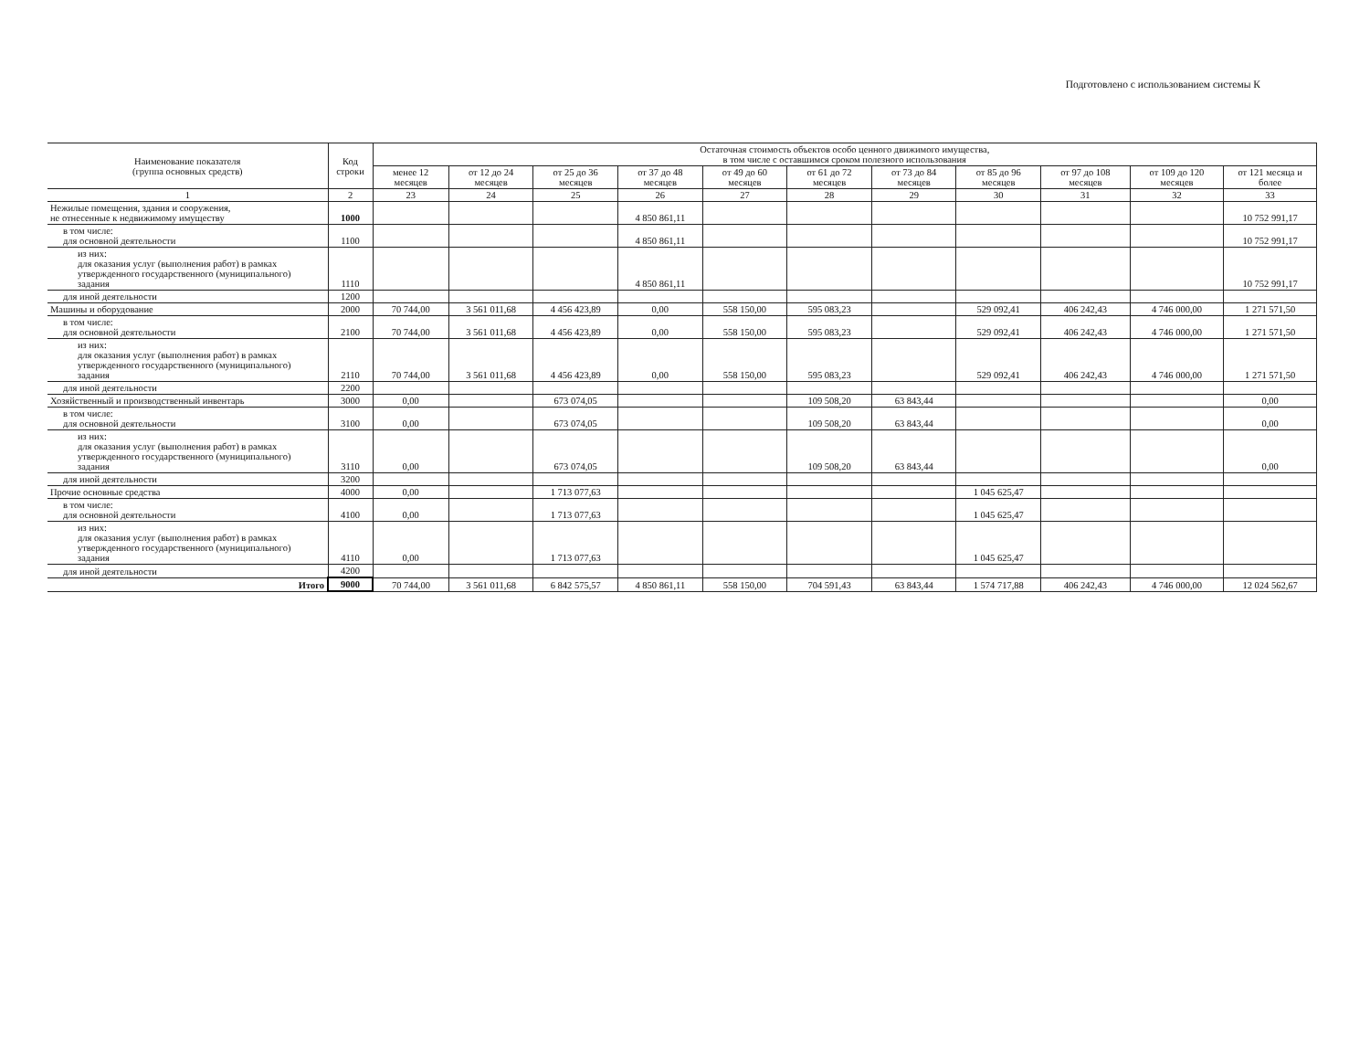Подготовлено с использованием системы К
| Наименование показателя (группа основных средств) | Код строки | Остаточная стоимость объектов особо ценного движимого имущества, в том числе с оставшимся сроком полезного использования | | | | | | | | | | |
| --- | --- | --- | --- | --- | --- | --- | --- | --- | --- | --- | --- | --- |
| | | менее 12 месяцев | от 12 до 24 месяцев | от 25 до 36 месяцев | от 37 до 48 месяцев | от 49 до 60 месяцев | от 61 до 72 месяцев | от 73 до 84 месяцев | от 85 до 96 месяцев | от 97 до 108 месяцев | от 109 до 120 месяцев | от 121 месяца и более |
| 1 | 2 | 23 | 24 | 25 | 26 | 27 | 28 | 29 | 30 | 31 | 32 | 33 |
| Нежилые помещения, здания и сооружения, не отнесенные к недвижимому имуществу | 1000 | | | | 4 850 861,11 | | | | | | | 10 752 991,17 |
| в том числе: для основной деятельности | 1100 | | | | 4 850 861,11 | | | | | | | 10 752 991,17 |
| из них: для оказания услуг (выполнения работ) в рамках утвержденного государственного (муниципального) задания | 1110 | | | | 4 850 861,11 | | | | | | | 10 752 991,17 |
| для иной деятельности | 1200 | | | | | | | | | | | |
| Машины и оборудование | 2000 | 70 744,00 | 3 561 011,68 | 4 456 423,89 | 0,00 | 558 150,00 | 595 083,23 | | 529 092,41 | 406 242,43 | 4 746 000,00 | 1 271 571,50 |
| в том числе: для основной деятельности | 2100 | 70 744,00 | 3 561 011,68 | 4 456 423,89 | 0,00 | 558 150,00 | 595 083,23 | | 529 092,41 | 406 242,43 | 4 746 000,00 | 1 271 571,50 |
| из них: для оказания услуг (выполнения работ) в рамках утвержденного государственного (муниципального) задания | 2110 | 70 744,00 | 3 561 011,68 | 4 456 423,89 | 0,00 | 558 150,00 | 595 083,23 | | 529 092,41 | 406 242,43 | 4 746 000,00 | 1 271 571,50 |
| для иной деятельности | 2200 | | | | | | | | | | | |
| Хозяйственный и производственный инвентарь | 3000 | 0,00 | | 673 074,05 | | | 109 508,20 | 63 843,44 | | | | 0,00 |
| в том числе: для основной деятельности | 3100 | 0,00 | | 673 074,05 | | | 109 508,20 | 63 843,44 | | | | 0,00 |
| из них: для оказания услуг (выполнения работ) в рамках утвержденного государственного (муниципального) задания | 3110 | 0,00 | | 673 074,05 | | | 109 508,20 | 63 843,44 | | | | 0,00 |
| для иной деятельности | 3200 | | | | | | | | | | | |
| Прочие основные средства | 4000 | 0,00 | | 1 713 077,63 | | | | | 1 045 625,47 | | | |
| в том числе: для основной деятельности | 4100 | 0,00 | | 1 713 077,63 | | | | | 1 045 625,47 | | | |
| из них: для оказания услуг (выполнения работ) в рамках утвержденного государственного (муниципального) задания | 4110 | 0,00 | | 1 713 077,63 | | | | | 1 045 625,47 | | | |
| для иной деятельности | 4200 | | | | | | | | | | | |
| Итого | 9000 | 70 744,00 | 3 561 011,68 | 6 842 575,57 | 4 850 861,11 | 558 150,00 | 704 591,43 | 63 843,44 | 1 574 717,88 | 406 242,43 | 4 746 000,00 | 12 024 562,67 |